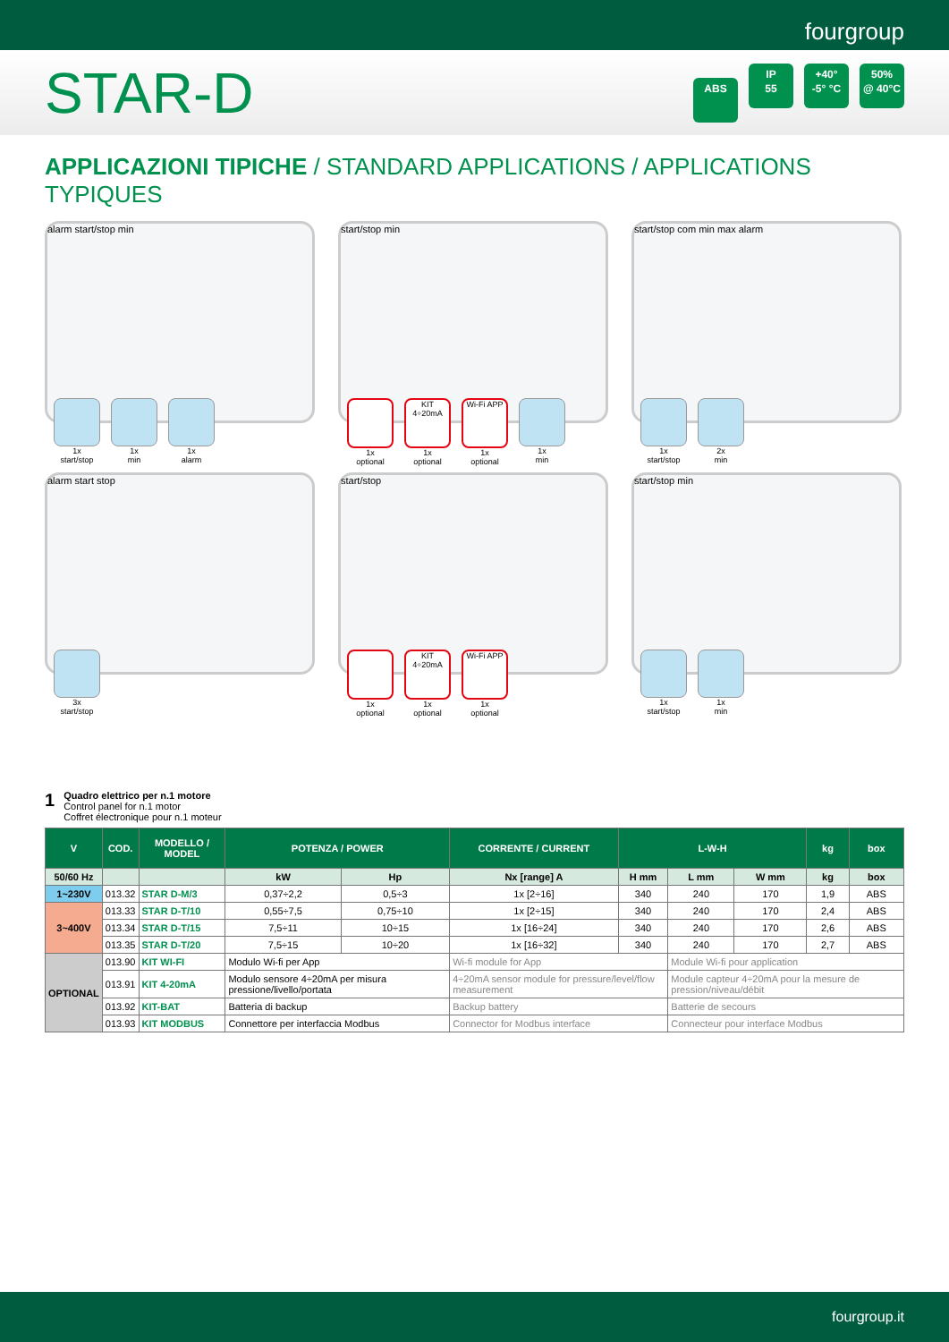fourgroup
STAR-D
ABS IP
55 +40°
-5° °C 50%
@ 40°C
APPLICAZIONI TIPICHE / STANDARD APPLICATIONS / APPLICATIONS TYPIQUES
alarm start/stop min
1x
start/stop
1x
min
1x
alarm
start/stop min
1x
optional
KIT 4÷20mA
1x
optional
Wi-Fi APP
1x
optional
1x
min
start/stop com min max alarm
1x
start/stop
2x
min
alarm start stop
3x
start/stop
start/stop
1x
optional
KIT 4÷20mA
1x
optional
Wi-Fi APP
1x
optional
start/stop min
1x
start/stop
1x
min
1
Quadro elettrico per n.1 motore
Control panel for n.1 motor
Coffret électronique pour n.1 moteur
| V | COD. | MODELLO / MODEL | POTENZA / POWER | | CORRENTE / CURRENT | L-W-H | | | kg | box |
| --- | --- | --- | --- | --- | --- | --- | --- | --- | --- | --- |
| 50/60 Hz | | | kW | Hp | Nx [range] A | H mm | L mm | W mm | kg | box |
| 1~230V | 013.32 | STAR D-M/3 | 0,37÷2,2 | 0,5÷3 | 1x [2÷16] | 340 | 240 | 170 | 1,9 | ABS |
| 3~400V | 013.33 | STAR D-T/10 | 0,55÷7,5 | 0,75÷10 | 1x [2÷15] | 340 | 240 | 170 | 2,4 | ABS |
| | 013.34 | STAR D-T/15 | 7,5÷11 | 10÷15 | 1x [16÷24] | 340 | 240 | 170 | 2,6 | ABS |
| | 013.35 | STAR D-T/20 | 7,5÷15 | 10÷20 | 1x [16÷32] | 340 | 240 | 170 | 2,7 | ABS |
| OPTIONAL | 013.90 | KIT WI-FI | Modulo Wi-fi per App | | Wi-fi module for App | | Module Wi-fi pour application | | | |
| | 013.91 | KIT 4-20mA | Modulo sensore 4÷20mA per misura pressione/livello/portata | | 4÷20mA sensor module for pressure/level/flow measurement | | Module capteur 4÷20mA pour la mesure de pression/niveau/débit | | | |
| | 013.92 | KIT-BAT | Batteria di backup | | Backup battery | | Batterie de secours | | | |
| | 013.93 | KIT MODBUS | Connettore per interfaccia Modbus | | Connector for Modbus interface | | Connecteur pour interface Modbus | | | |
fourgroup.it